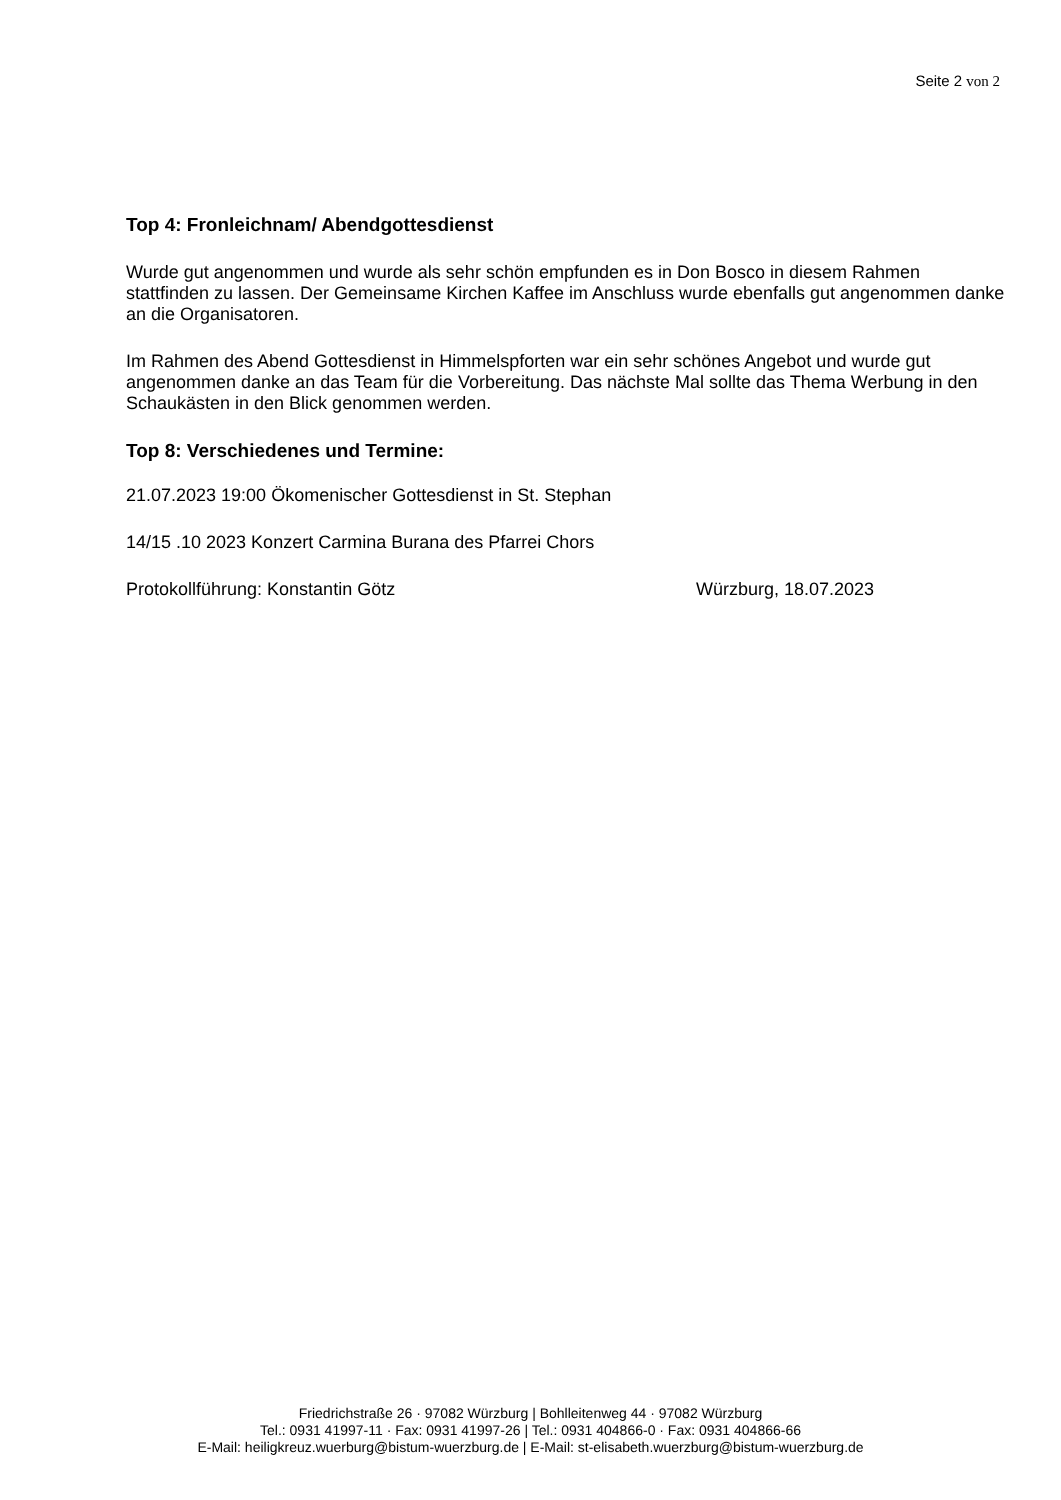Seite 2 von 2
Top 4: Fronleichnam/ Abendgottesdienst
Wurde gut angenommen und wurde als sehr schön empfunden es in Don Bosco in diesem Rahmen stattfinden zu lassen. Der Gemeinsame Kirchen Kaffee im Anschluss wurde ebenfalls gut angenommen danke an die Organisatoren.
Im Rahmen des Abend Gottesdienst in Himmelspforten war ein sehr schönes Angebot und wurde gut angenommen danke an das Team für die Vorbereitung. Das nächste Mal sollte das Thema Werbung in den Schaukästen in den Blick genommen werden.
Top 8: Verschiedenes und Termine:
21.07.2023 19:00 Ökomenischer Gottesdienst in St. Stephan
14/15 .10 2023 Konzert Carmina Burana des Pfarrei Chors
Protokollführung: Konstantin Götz Würzburg, 18.07.2023
Friedrichstraße 26 · 97082 Würzburg | Bohlleitenweg 44 · 97082 Würzburg
Tel.: 0931 41997-11 · Fax: 0931 41997-26 | Tel.: 0931 404866-0 · Fax: 0931 404866-66
E-Mail: heiligkreuz.wuerburg@bistum-wuerzburg.de | E-Mail: st-elisabeth.wuerzburg@bistum-wuerzburg.de